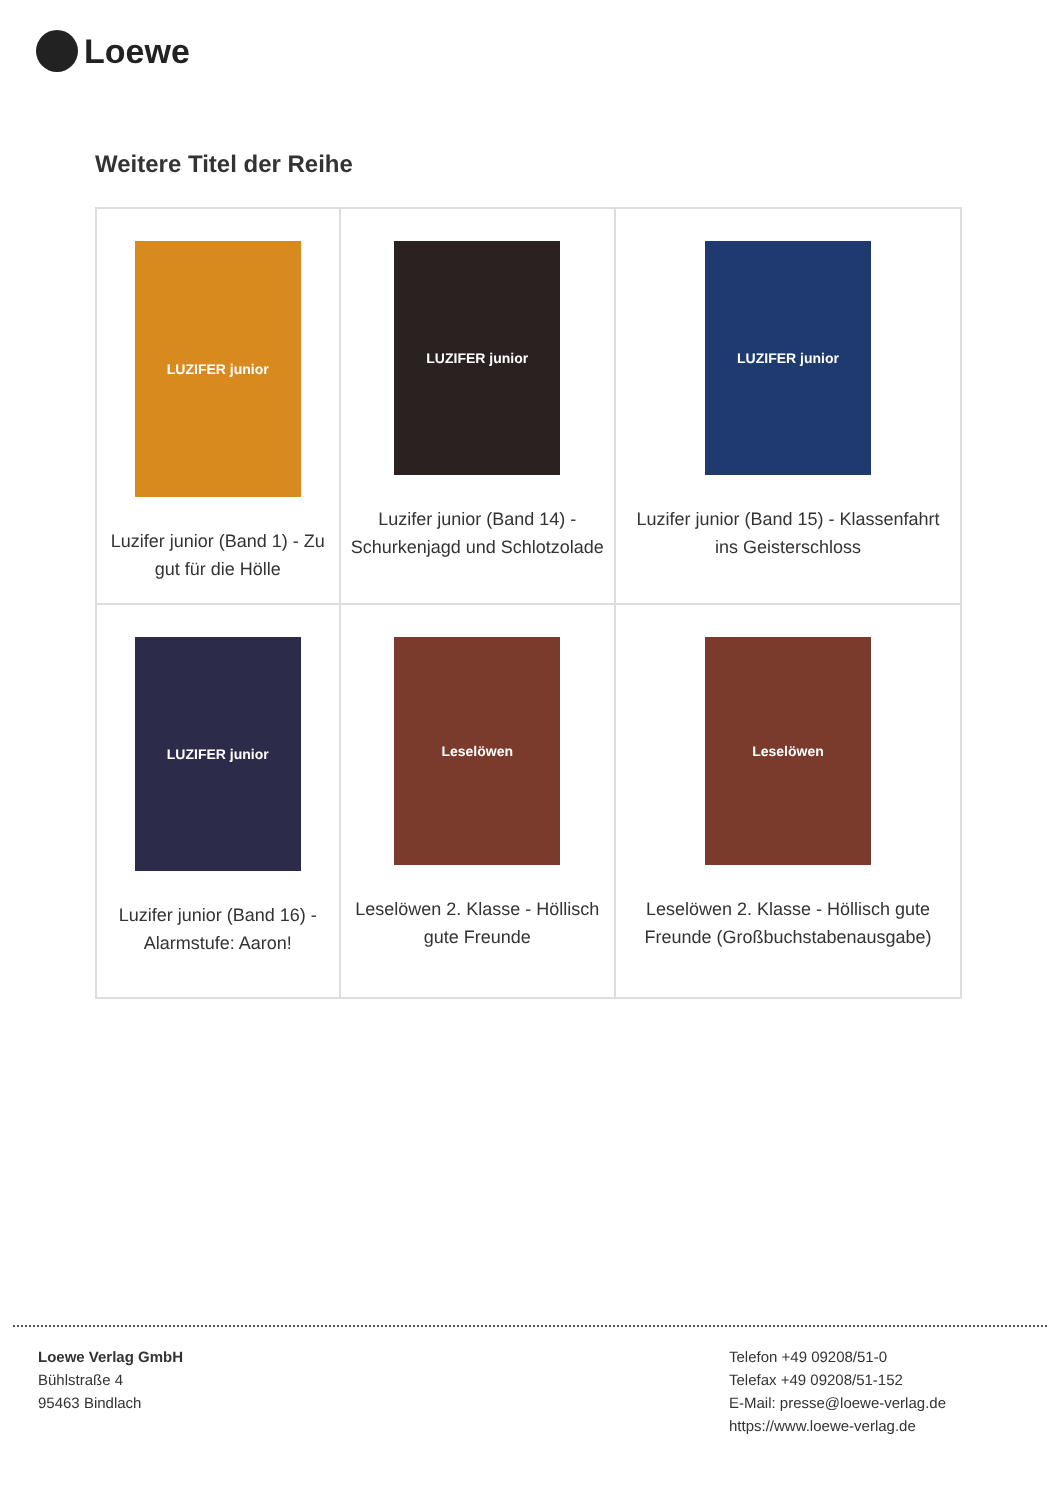Loewe
Weitere Titel der Reihe
| LUZIFER junior Luzifer junior (Band 1) - Zu gut für die Hölle | LUZIFER junior Luzifer junior (Band 14) - Schurkenjagd und Schlotzolade | LUZIFER junior Luzifer junior (Band 15) - Klassenfahrt ins Geisterschloss |
| LUZIFER junior Luzifer junior (Band 16) - Alarmstufe: Aaron! | Leselöwen Leselöwen 2. Klasse - Höllisch gute Freunde | Leselöwen Leselöwen 2. Klasse - Höllisch gute Freunde (Großbuchstabenausgabe) |
Loewe Verlag GmbH
Bühlstraße 4
95463 Bindlach
Telefon +49 09208/51-0
Telefax +49 09208/51-152
E-Mail: presse@loewe-verlag.de
https://www.loewe-verlag.de